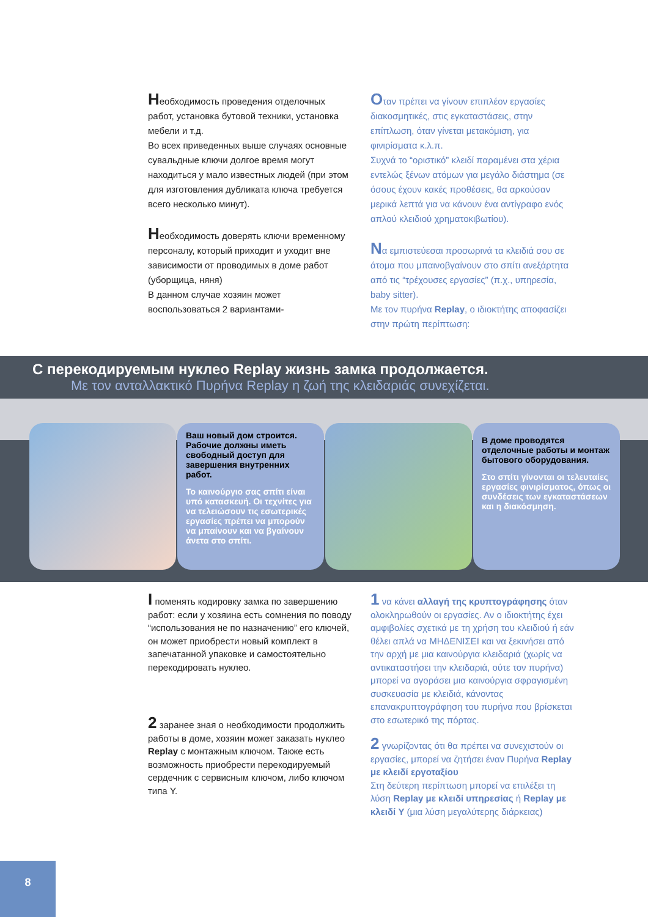Необходимость проведения отделочных работ, установка бутовой техники, установка мебели и т.д.
Во всех приведенных выше случаях основные сувальдные ключи долгое время могут находиться у мало известных людей (при этом для изготовления дубликата ключа требуется всего несколько минут).
Необходимость доверять ключи временному персоналу, который приходит и уходит вне зависимости от проводимых в доме работ (уборщица, няня)
В данном случае хозяин может воспользоваться 2 вариантами-
Οταν πρέπει να γίνουν επιπλέον εργασίες διακοσμητικές, στις εγκαταστάσεις, στην επίπλωση, όταν γίνεται μετακόμιση, για φινιρίσματα κ.λ.π.
Συχνά το “οριστικό” κλειδί παραμένει στα χέρια εντελώς ξένων ατόμων για μεγάλο διάστημα (σε όσους έχουν κακές προθέσεις, θα αρκούσαν μερικά λεπτά για να κάνουν ένα αντίγραφο ενός απλού κλειδιού χρηματοκιβωτίου).
Να εμπιστεύεσαι προσωρινά τα κλειδιά σου σε άτομα που μπαινοβγαίνουν στο σπίτι ανεξάρτητα από τις “τρέχουσες εργασίες” (π.χ., υπηρεσία, baby sitter).
Με τον πυρήνα Replay, ο ιδιοκτήτης αποφασίζει στην πρώτη περίπτωση:
С перекодируемым нуклео Replay жизнь замка продолжается.
Με τον ανταλλακτικό Πυρήνα Replay η ζωή της κλειδαριάς συνεχίζεται.
Ваш новый дом строится.
Рабочие должны иметь свободный доступ для завершения внутренних работ.
Το καινούργιο σας σπίτι είναι υπό κατασκευή. Οι τεχνίτες για να τελειώσουν τις εσωτερικές εργασίες πρέπει να μπορούν να μπαίνουν και να βγαίνουν άνετα στο σπίτι.
В доме проводятся отделочные работы и монтаж бытового оборудования.
Στο σπίτι γίνονται οι τελευταίες εργασίες φινιρίσματος, όπως οι συνδέσεις των εγκαταστάσεων και η διακόσμηση.
I поменять кодировку замка по завершению работ: если у хозяина есть сомнения по поводу “использования не по назначению” его ключей, он может приобрести новый комплект в запечатанной упаковке и самостоятельно перекодировать нуклео.
2 заранее зная о необходимости продолжить работы в доме, хозяин может заказать нуклео Replay с монтажным ключом. Также есть возможность приобрести перекодируемый сердечник с сервисным ключом, либо ключом типа Y.
1 να κάνει αλλαγή της κρυπτογράφησης όταν ολοκληρωθούν οι εργασίες. Αν ο ιδιοκτήτης έχει αμφιβολίες σχετικά με τη χρήση του κλειδιού ή εάν θέλει απλά να ΜΗΔΕΝΙΣΕΙ και να ξεκινήσει από την αρχή με μια καινούργια κλειδαριά (χωρίς να αντικαταστήσει την κλειδαριά, ούτε τον πυρήνα) μπορεί να αγοράσει μια καινούργια σφραγισμένη συσκευασία με κλειδιά, κάνοντας επανακρυπτογράφηση του πυρήνα που βρίσκεται στο εσωτερικό της πόρτας.
2 γνωρίζοντας ότι θα πρέπει να συνεχιστούν οι εργασίες, μπορεί να ζητήσει έναν Πυρήνα Replay με κλειδί εργοταξίου
Στη δεύτερη περίπτωση μπορεί να επιλέξει τη λύση Replay με κλειδί υπηρεσίας ή Replay με κλειδί Y (μια λύση μεγαλύτερης διάρκειας)
8